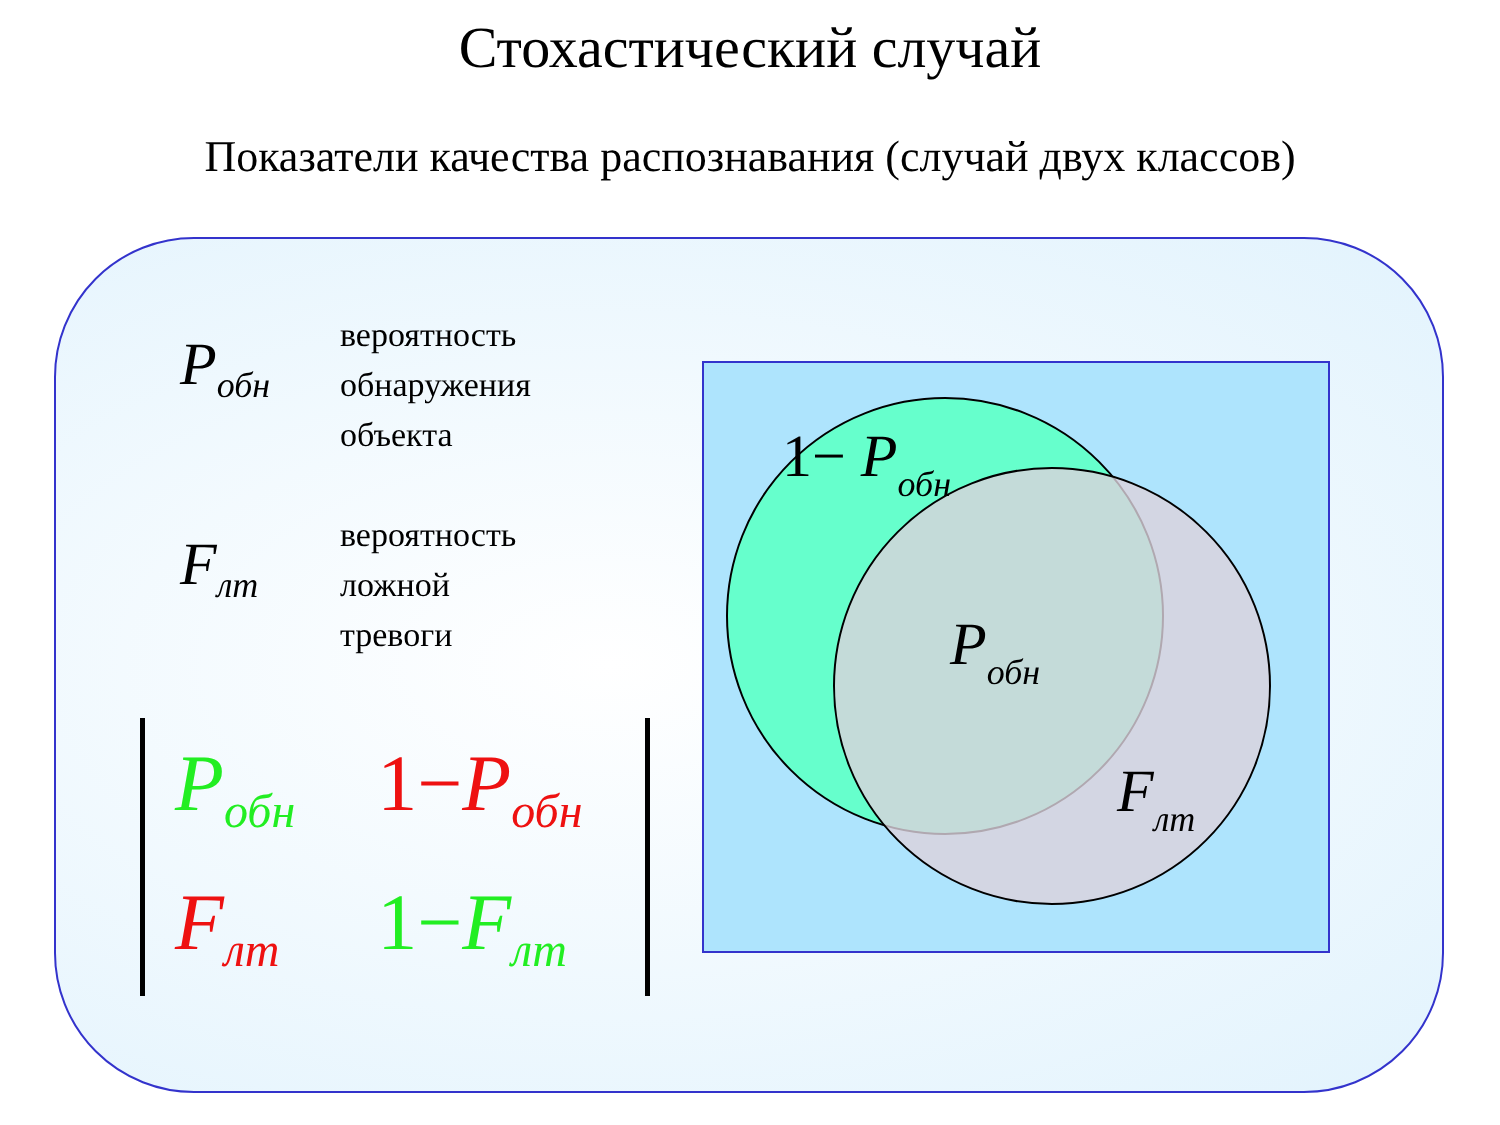Стохастический случай
Показатели качества распознавания (случай двух классов)
P<sub>обн</sub>
вероятность
обнаружения
объекта
F<sub>лт</sub>
вероятность
ложной
тревоги
| P<sub>обн</sub> | 1− P<sub>обн</sub> |
| F<sub>лт</sub> | 1− F<sub>лт</sub> |
1− Pобн
Pобн
Fлт